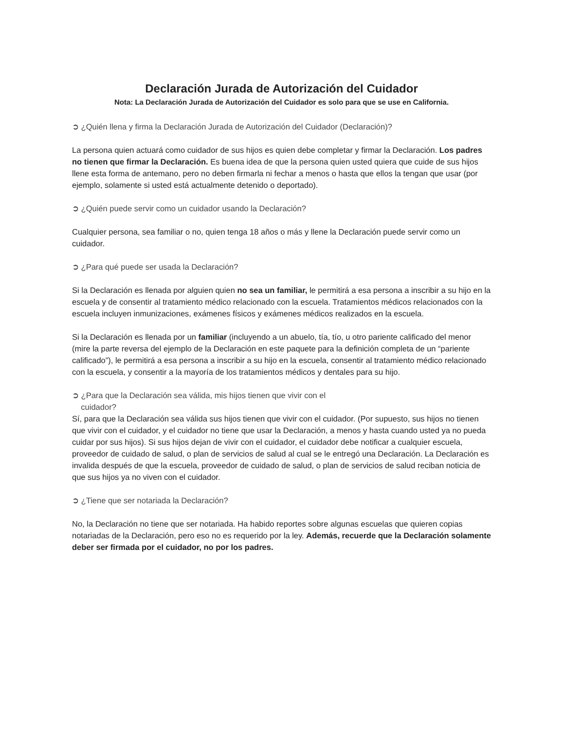Declaración Jurada de Autorización del Cuidador
Nota: La Declaración Jurada de Autorización del Cuidador es solo para que se use en California.
➲ ¿Quién llena y firma la Declaración Jurada de Autorización del Cuidador (Declaración)?
La persona quien actuará como cuidador de sus hijos es quien debe completar y firmar la Declaración. Los padres no tienen que firmar la Declaración. Es buena idea de que la persona quien usted quiera que cuide de sus hijos llene esta forma de antemano, pero no deben firmarla ni fechar a menos o hasta que ellos la tengan que usar (por ejemplo, solamente si usted está actualmente detenido o deportado).
➲ ¿Quién puede servir como un cuidador usando la Declaración?
Cualquier persona, sea familiar o no, quien tenga 18 años o más y llene la Declaración puede servir como un cuidador.
➲ ¿Para qué puede ser usada la Declaración?
Si la Declaración es llenada por alguien quien no sea un familiar, le permitirá a esa persona a inscribir a su hijo en la escuela y de consentir al tratamiento médico relacionado con la escuela. Tratamientos médicos relacionados con la escuela incluyen inmunizaciones, exámenes físicos y exámenes médicos realizados en la escuela.
Si la Declaración es llenada por un familiar (incluyendo a un abuelo, tía, tío, u otro pariente calificado del menor (mire la parte reversa del ejemplo de la Declaración en este paquete para la definición completa de un “pariente calificado”), le permitirá a esa persona a inscribir a su hijo en la escuela, consentir al tratamiento médico relacionado con la escuela, y consentir a la mayoría de los tratamientos médicos y dentales para su hijo.
➲ ¿Para que la Declaración sea válida, mis hijos tienen que vivir con el
cuidador?
Sí, para que la Declaración sea válida sus hijos tienen que vivir con el cuidador. (Por supuesto, sus hijos no tienen que vivir con el cuidador, y el cuidador no tiene que usar la Declaración, a menos y hasta cuando usted ya no pueda cuidar por sus hijos). Si sus hijos dejan de vivir con el cuidador, el cuidador debe notificar a cualquier escuela, proveedor de cuidado de salud, o plan de servicios de salud al cual se le entregó una Declaración. La Declaración es invalida después de que la escuela, proveedor de cuidado de salud, o plan de servicios de salud reciban noticia de que sus hijos ya no viven con el cuidador.
➲ ¿Tiene que ser notariada la Declaración?
No, la Declaración no tiene que ser notariada. Ha habido reportes sobre algunas escuelas que quieren copias notariadas de la Declaración, pero eso no es requerido por la ley. Además, recuerde que la Declaración solamente deber ser firmada por el cuidador, no por los padres.